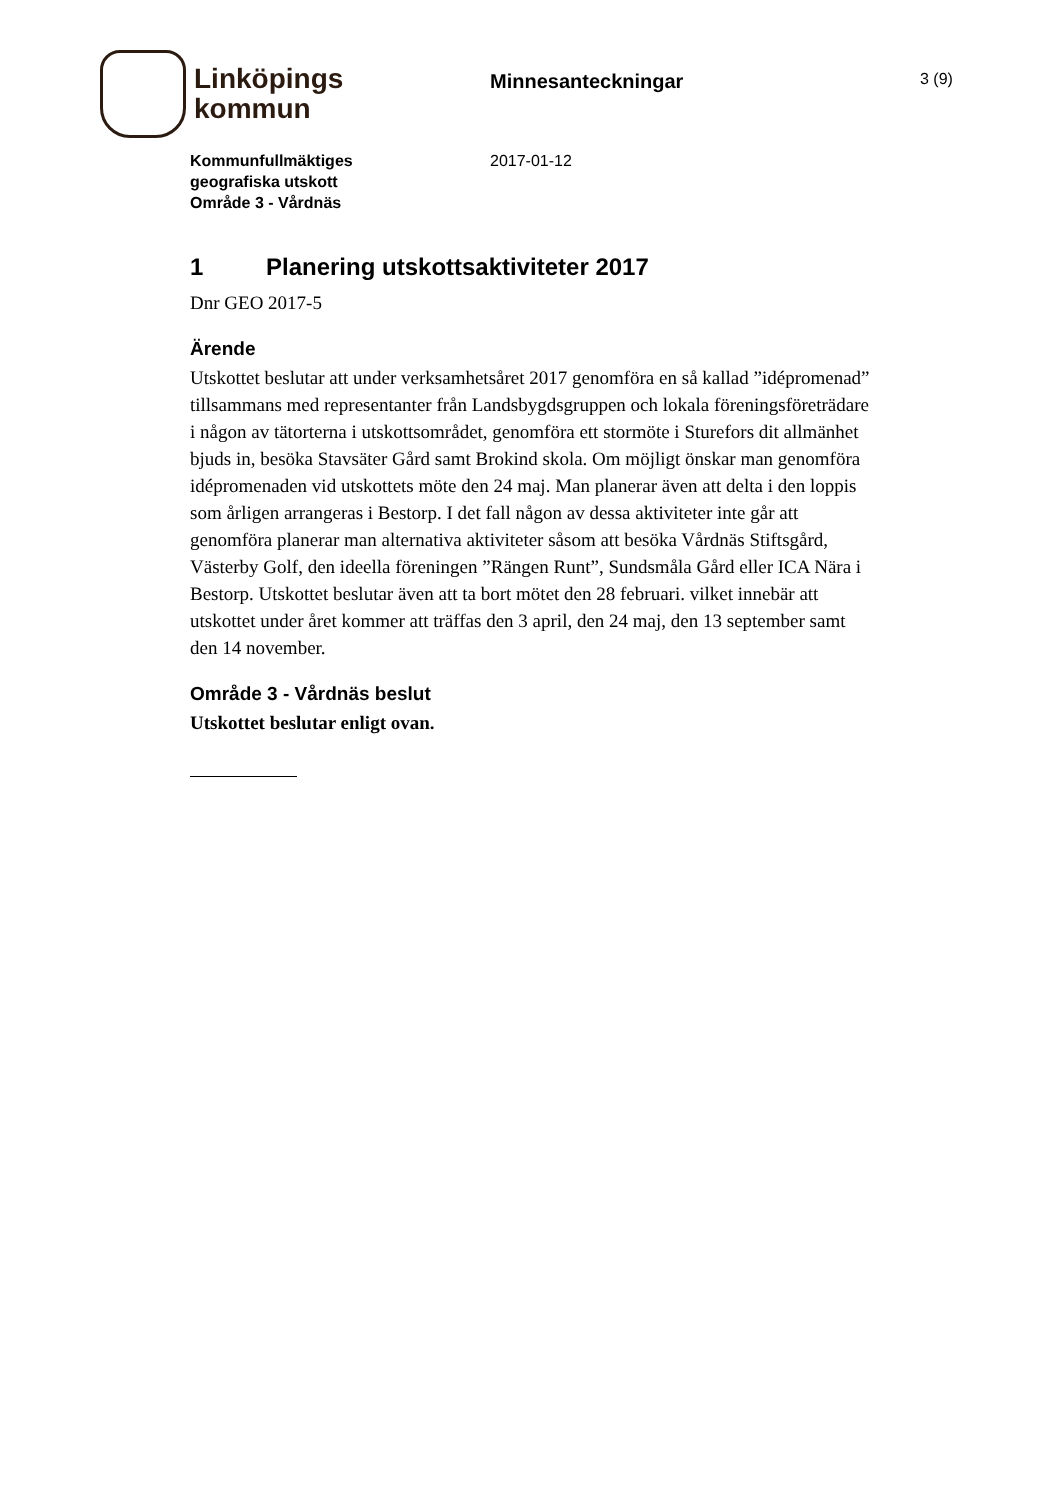Linköpings
kommun
Minnesanteckningar
3 (9)
Kommunfullmäktiges
geografiska utskott
Område 3 - Vårdnäs
2017-01-12
1 Planering utskottsaktiviteter 2017
Dnr GEO 2017-5
Ärende
Utskottet beslutar att under verksamhetsåret 2017 genomföra en så kallad ”idépromenad” tillsammans med representanter från Landsbygdsgruppen och lokala föreningsföreträdare i någon av tätorterna i utskottsområdet, genomföra ett stormöte i Sturefors dit allmänhet bjuds in, besöka Stavsäter Gård samt Brokind skola. Om möjligt önskar man genomföra idépromenaden vid utskottets möte den 24 maj. Man planerar även att delta i den loppis som årligen arrangeras i Bestorp. I det fall någon av dessa aktiviteter inte går att genomföra planerar man alternativa aktiviteter såsom att besöka Vårdnäs Stiftsgård, Västerby Golf, den ideella föreningen ”Rängen Runt”, Sundsmåla Gård eller ICA Nära i Bestorp. Utskottet beslutar även att ta bort mötet den 28 februari. vilket innebär att utskottet under året kommer att träffas den 3 april, den 24 maj, den 13 september samt den 14 november.
Område 3 - Vårdnäs beslut
Utskottet beslutar enligt ovan.